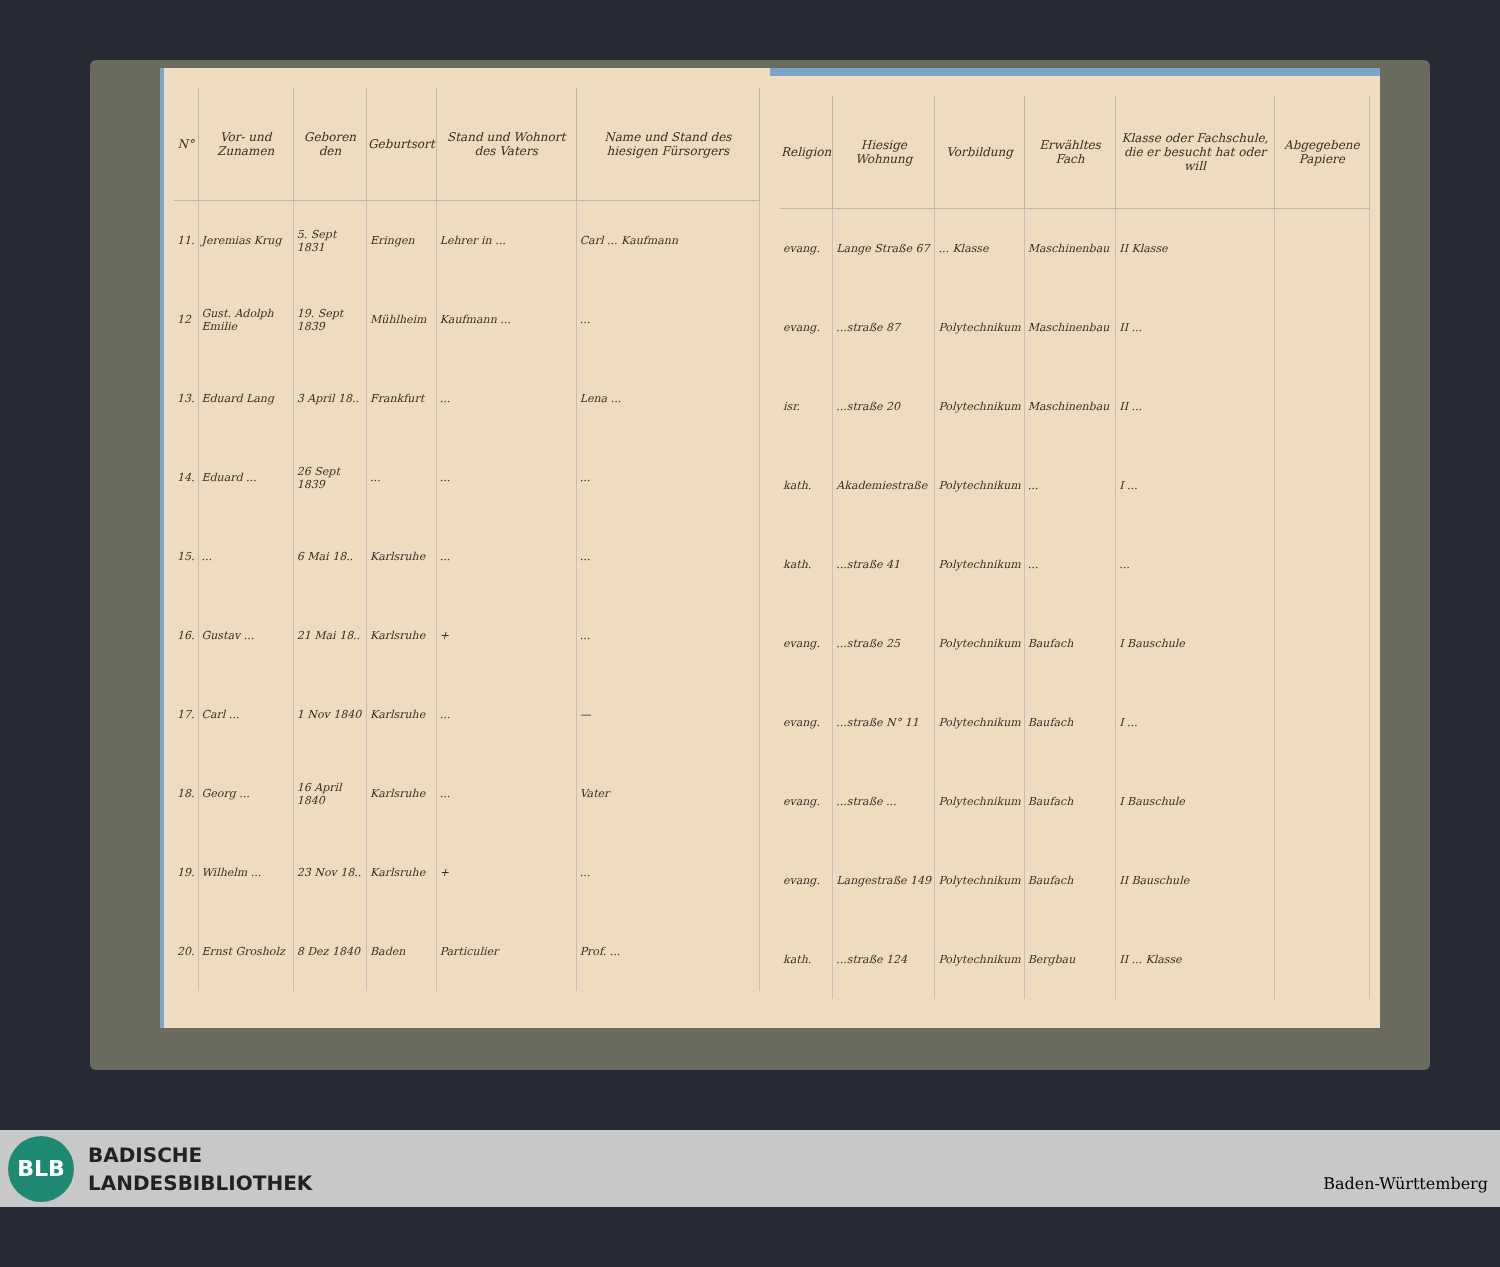| N° | Vor- und Zunamen | Geboren den | Geburtsort | Stand und Wohnort des Vaters | Name und Stand des hiesigen Fürsorgers |
| --- | --- | --- | --- | --- | --- |
| 11. | Jeremias Krug | 5. Sept 1831 | Eringen | Lehrer in ... | Carl ... Kaufmann |
| 12 | Gust. Adolph Emilie | 19. Sept 1839 | Mühlheim | Kaufmann ... | ... |
| 13. | Eduard Lang | 3 April 18.. | Frankfurt | ... | Lena ... |
| 14. | Eduard ... | 26 Sept 1839 | ... | ... | ... |
| 15. | ... | 6 Mai 18.. | Karlsruhe | ... | ... |
| 16. | Gustav ... | 21 Mai 18.. | Karlsruhe | + | ... |
| 17. | Carl ... | 1 Nov 1840 | Karlsruhe | ... | — |
| 18. | Georg ... | 16 April 1840 | Karlsruhe | ... | Vater |
| 19. | Wilhelm ... | 23 Nov 18.. | Karlsruhe | + | ... |
| 20. | Ernst Grosholz | 8 Dez 1840 | Baden | Particulier | Prof. ... |
| Religion | Hiesige Wohnung | Vorbildung | Erwähltes Fach | Klasse oder Fachschule, die er besucht hat oder will | Abgegebene Papiere |
| --- | --- | --- | --- | --- | --- |
| evang. | Lange Straße 67 | ... Klasse | Maschinenbau | II Klasse | |
| evang. | ...straße 87 | Polytechnikum | Maschinenbau | II ... | |
| isr. | ...straße 20 | Polytechnikum | Maschinenbau | II ... | |
| kath. | Akademiestraße | Polytechnikum | ... | I ... | |
| kath. | ...straße 41 | Polytechnikum | ... | ... | |
| evang. | ...straße 25 | Polytechnikum | Baufach | I Bauschule | |
| evang. | ...straße N° 11 | Polytechnikum | Baufach | I ... | |
| evang. | ...straße ... | Polytechnikum | Baufach | I Bauschule | |
| evang. | Langestraße 149 | Polytechnikum | Baufach | II Bauschule | |
| kath. | ...straße 124 | Polytechnikum | Bergbau | II ... Klasse | |
BLB
BADISCHE
LANDESBIBLIOTHEK
Baden-Württemberg